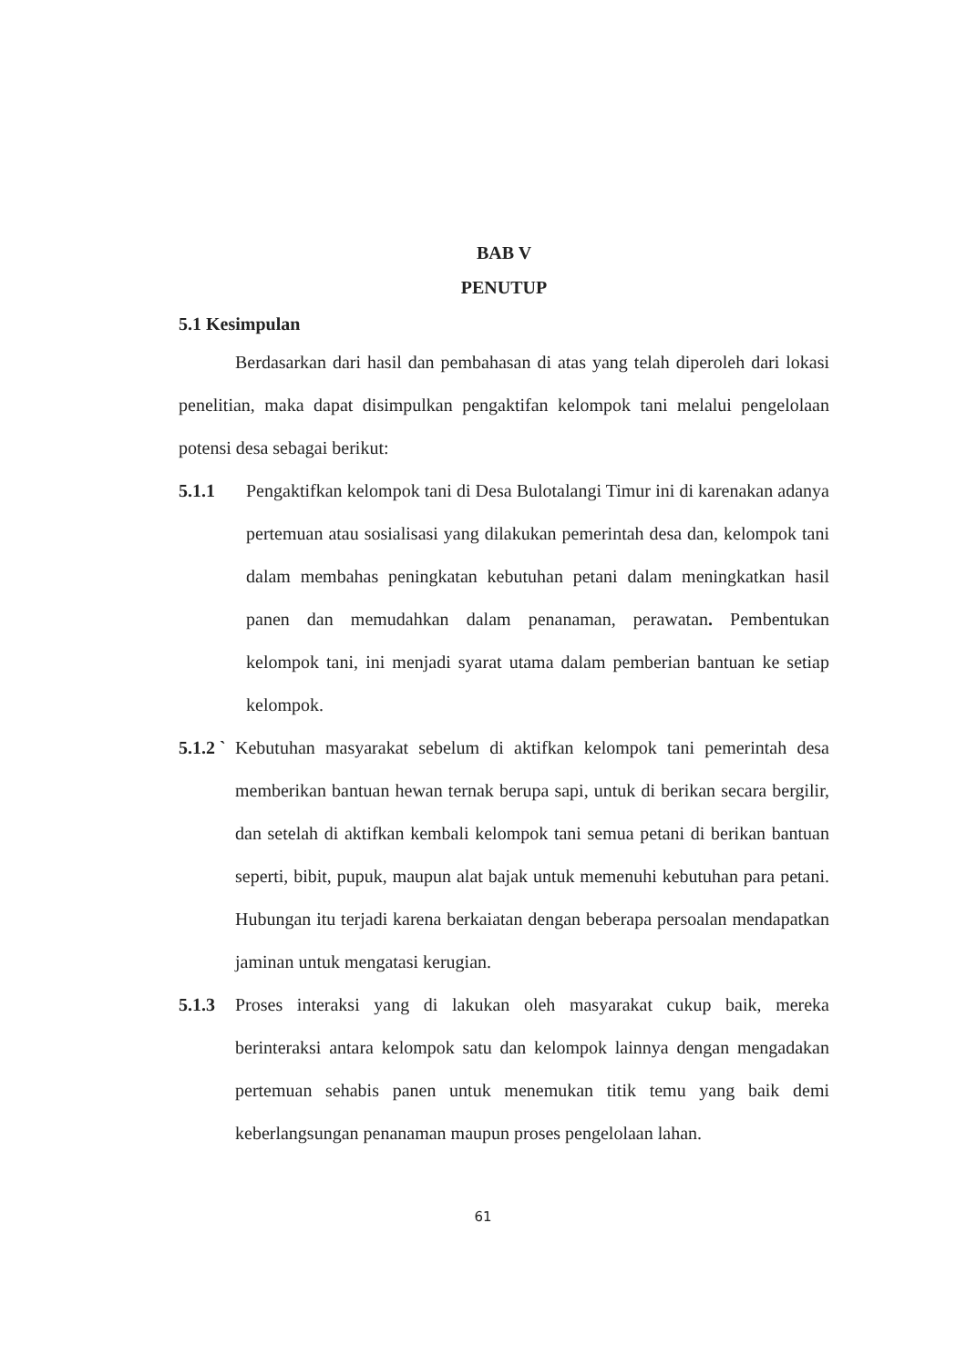BAB V
PENUTUP
5.1 Kesimpulan
Berdasarkan dari hasil dan pembahasan di atas yang telah diperoleh dari lokasi penelitian, maka dapat disimpulkan pengaktifan kelompok tani melalui pengelolaan potensi desa sebagai berikut:
5.1.1 Pengaktifkan kelompok tani di Desa Bulotalangi Timur ini di karenakan adanya pertemuan atau sosialisasi yang dilakukan pemerintah desa dan, kelompok tani dalam membahas peningkatan kebutuhan petani dalam meningkatkan hasil panen dan memudahkan dalam penanaman, perawatan. Pembentukan kelompok tani, ini menjadi syarat utama dalam pemberian bantuan ke setiap kelompok.
5.1.2 ` Kebutuhan masyarakat sebelum di aktifkan kelompok tani pemerintah desa memberikan bantuan hewan ternak berupa sapi, untuk di berikan secara bergilir, dan setelah di aktifkan kembali kelompok tani semua petani di berikan bantuan seperti, bibit, pupuk, maupun alat bajak untuk memenuhi kebutuhan para petani. Hubungan itu terjadi karena berkaiatan dengan beberapa persoalan mendapatkan jaminan untuk mengatasi kerugian.
5.1.3 Proses interaksi yang di lakukan oleh masyarakat cukup baik, mereka berinteraksi antara kelompok satu dan kelompok lainnya dengan mengadakan pertemuan sehabis panen untuk menemukan titik temu yang baik demi keberlangsungan penanaman maupun proses pengelolaan lahan.
61